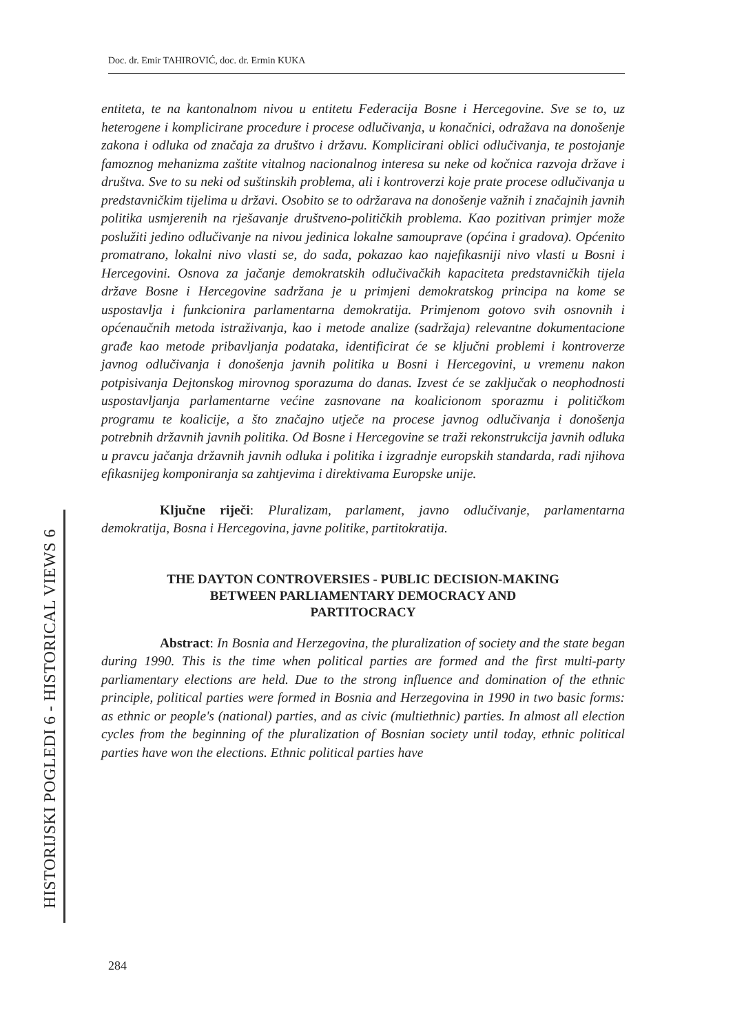Doc. dr. Emir TAHIROVIĆ, doc. dr. Ermin KUKA
entiteta, te na kantonalnom nivou u entitetu Federacija Bosne i Hercegovine. Sve se to, uz heterogene i komplicirane procedure i procese odlučivanja, u konačnici, odražava na donošenje zakona i odluka od značaja za društvo i državu. Komplicirani oblici odlučivanja, te postojanje famoznog mehanizma zaštite vitalnog nacionalnog interesa su neke od kočnica razvoja države i društva. Sve to su neki od suštinskih problema, ali i kontroverzi koje prate procese odlučivanja u predstavničkim tijelima u državi. Osobito se to održarava na donošenje važnih i značajnih javnih politika usmjerenih na rješavanje društveno-političkih problema. Kao pozitivan primjer može poslužiti jedino odlučivanje na nivou jedinica lokalne samouprave (općina i gradova). Općenito promatrano, lokalni nivo vlasti se, do sada, pokazao kao najefikasniji nivo vlasti u Bosni i Hercegovini. Osnova za jačanje demokratskih odlučivačkih kapaciteta predstavničkih tijela države Bosne i Hercegovine sadržana je u primjeni demokratskog principa na kome se uspostavlja i funkcionira parlamentarna demokratija. Primjenom gotovo svih osnovnih i općenaučnih metoda istraživanja, kao i metode analize (sadržaja) relevantne dokumentacione građe kao metode pribavljanja podataka, identificirat će se ključni problemi i kontroverze javnog odlučivanja i donošenja javnih politika u Bosni i Hercegovini, u vremenu nakon potpisivanja Dejtonskog mirovnog sporazuma do danas. Izvest će se zaključak o neophodnosti uspostavljanja parlamentarne većine zasnovane na koalicionom sporazmu i političkom programu te koalicije, a što značajno utječe na procese javnog odlučivanja i donošenja potrebnih državnih javnih politika. Od Bosne i Hercegovine se traži rekonstrukcija javnih odluka u pravcu jačanja državnih javnih odluka i politika i izgradnje europskih standarda, radi njihova efikasnijeg komponiranja sa zahtjevima i direktivama Europske unije.
Ključne riječi: Pluralizam, parlament, javno odlučivanje, parlamentarna demokratija, Bosna i Hercegovina, javne politike, partitokratija.
THE DAYTON CONTROVERSIES - PUBLIC DECISION-MAKING
BETWEEN PARLIAMENTARY DEMOCRACY AND
PARTITOCRACY
Abstract: In Bosnia and Herzegovina, the pluralization of society and the state began during 1990. This is the time when political parties are formed and the first multi-party parliamentary elections are held. Due to the strong influence and domination of the ethnic principle, political parties were formed in Bosnia and Herzegovina in 1990 in two basic forms: as ethnic or people's (national) parties, and as civic (multiethnic) parties. In almost all election cycles from the beginning of the pluralization of Bosnian society until today, ethnic political parties have won the elections. Ethnic political parties have
HISTORIJSKI POGLEDI 6 - HISTORICAL VIEWS 6
284